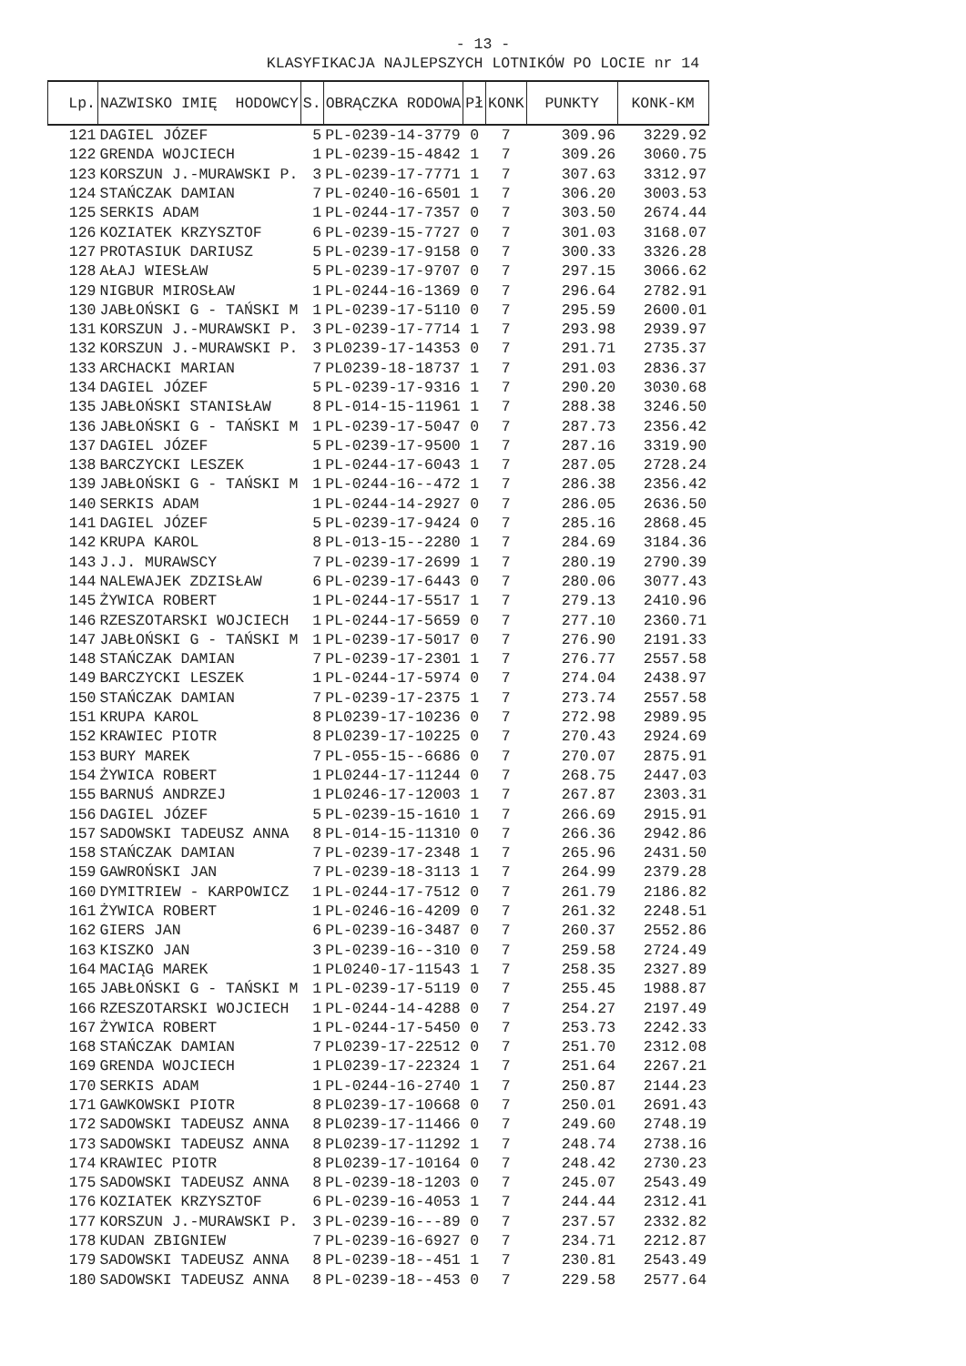- 13 -
KLASYFIKACJA NAJLEPSZYCH LOTNIKÓW PO LOCIE nr 14
| Lp. | NAZWISKO IMIĘ HODOWCY | S. | OBRĄCZKA RODOWA | Pł | KONK | PUNKTY | KONK-KM |
| --- | --- | --- | --- | --- | --- | --- | --- |
| 121 | DAGIEL JÓZEF | 5 | PL-0239-14-3779 | 0 | 7 | 309.96 | 3229.92 |
| 122 | GRENDA WOJCIECH | 1 | PL-0239-15-4842 | 1 | 7 | 309.26 | 3060.75 |
| 123 | KORSZUN J.-MURAWSKI P. | 3 | PL-0239-17-7771 | 1 | 7 | 307.63 | 3312.97 |
| 124 | STAŃCZAK DAMIAN | 7 | PL-0240-16-6501 | 1 | 7 | 306.20 | 3003.53 |
| 125 | SERKIS ADAM | 1 | PL-0244-17-7357 | 0 | 7 | 303.50 | 2674.44 |
| 126 | KOZIATEK KRZYSZTOF | 6 | PL-0239-15-7727 | 0 | 7 | 301.03 | 3168.07 |
| 127 | PROTASIUK DARIUSZ | 5 | PL-0239-17-9158 | 0 | 7 | 300.33 | 3326.28 |
| 128 | AŁAJ WIESŁAW | 5 | PL-0239-17-9707 | 0 | 7 | 297.15 | 3066.62 |
| 129 | NIGBUR MIROSŁAW | 1 | PL-0244-16-1369 | 0 | 7 | 296.64 | 2782.91 |
| 130 | JABŁOŃSKI G - TAŃSKI M | 1 | PL-0239-17-5110 | 0 | 7 | 295.59 | 2600.01 |
| 131 | KORSZUN J.-MURAWSKI P. | 3 | PL-0239-17-7714 | 1 | 7 | 293.98 | 2939.97 |
| 132 | KORSZUN J.-MURAWSKI P. | 3 | PL0239-17-14353 | 0 | 7 | 291.71 | 2735.37 |
| 133 | ARCHACKI MARIAN | 7 | PL0239-18-18737 | 1 | 7 | 291.03 | 2836.37 |
| 134 | DAGIEL JÓZEF | 5 | PL-0239-17-9316 | 1 | 7 | 290.20 | 3030.68 |
| 135 | JABŁOŃSKI STANISŁAW | 8 | PL-014-15-11961 | 1 | 7 | 288.38 | 3246.50 |
| 136 | JABŁOŃSKI G - TAŃSKI M | 1 | PL-0239-17-5047 | 0 | 7 | 287.73 | 2356.42 |
| 137 | DAGIEL JÓZEF | 5 | PL-0239-17-9500 | 1 | 7 | 287.16 | 3319.90 |
| 138 | BARCZYCKI LESZEK | 1 | PL-0244-17-6043 | 1 | 7 | 287.05 | 2728.24 |
| 139 | JABŁOŃSKI G - TAŃSKI M | 1 | PL-0244-16--472 | 1 | 7 | 286.38 | 2356.42 |
| 140 | SERKIS ADAM | 1 | PL-0244-14-2927 | 0 | 7 | 286.05 | 2636.50 |
| 141 | DAGIEL JÓZEF | 5 | PL-0239-17-9424 | 0 | 7 | 285.16 | 2868.45 |
| 142 | KRUPA KAROL | 8 | PL-013-15--2280 | 1 | 7 | 284.69 | 3184.36 |
| 143 | J.J. MURAWSCY | 7 | PL-0239-17-2699 | 1 | 7 | 280.19 | 2790.39 |
| 144 | NALEWAJEK ZDZISŁAW | 6 | PL-0239-17-6443 | 0 | 7 | 280.06 | 3077.43 |
| 145 | ŻYWICA ROBERT | 1 | PL-0244-17-5517 | 1 | 7 | 279.13 | 2410.96 |
| 146 | RZESZOTARSKI WOJCIECH | 1 | PL-0244-17-5659 | 0 | 7 | 277.10 | 2360.71 |
| 147 | JABŁOŃSKI G - TAŃSKI M | 1 | PL-0239-17-5017 | 0 | 7 | 276.90 | 2191.33 |
| 148 | STAŃCZAK DAMIAN | 7 | PL-0239-17-2301 | 1 | 7 | 276.77 | 2557.58 |
| 149 | BARCZYCKI LESZEK | 1 | PL-0244-17-5974 | 0 | 7 | 274.04 | 2438.97 |
| 150 | STAŃCZAK DAMIAN | 7 | PL-0239-17-2375 | 1 | 7 | 273.74 | 2557.58 |
| 151 | KRUPA KAROL | 8 | PL0239-17-10236 | 0 | 7 | 272.98 | 2989.95 |
| 152 | KRAWIEC PIOTR | 8 | PL0239-17-10225 | 0 | 7 | 270.43 | 2924.69 |
| 153 | BURY MAREK | 7 | PL-055-15--6686 | 0 | 7 | 270.07 | 2875.91 |
| 154 | ŻYWICA ROBERT | 1 | PL0244-17-11244 | 0 | 7 | 268.75 | 2447.03 |
| 155 | BARNUŚ ANDRZEJ | 1 | PL0246-17-12003 | 1 | 7 | 267.87 | 2303.31 |
| 156 | DAGIEL JÓZEF | 5 | PL-0239-15-1610 | 1 | 7 | 266.69 | 2915.91 |
| 157 | SADOWSKI TADEUSZ ANNA | 8 | PL-014-15-11310 | 0 | 7 | 266.36 | 2942.86 |
| 158 | STAŃCZAK DAMIAN | 7 | PL-0239-17-2348 | 1 | 7 | 265.96 | 2431.50 |
| 159 | GAWROŃSKI JAN | 7 | PL-0239-18-3113 | 1 | 7 | 264.99 | 2379.28 |
| 160 | DYMITRIEW - KARPOWICZ | 1 | PL-0244-17-7512 | 0 | 7 | 261.79 | 2186.82 |
| 161 | ŻYWICA ROBERT | 1 | PL-0246-16-4209 | 0 | 7 | 261.32 | 2248.51 |
| 162 | GIERS JAN | 6 | PL-0239-16-3487 | 0 | 7 | 260.37 | 2552.86 |
| 163 | KISZKO JAN | 3 | PL-0239-16--310 | 0 | 7 | 259.58 | 2724.49 |
| 164 | MACIĄG MAREK | 1 | PL0240-17-11543 | 1 | 7 | 258.35 | 2327.89 |
| 165 | JABŁOŃSKI G - TAŃSKI M | 1 | PL-0239-17-5119 | 0 | 7 | 255.45 | 1988.87 |
| 166 | RZESZOTARSKI WOJCIECH | 1 | PL-0244-14-4288 | 0 | 7 | 254.27 | 2197.49 |
| 167 | ŻYWICA ROBERT | 1 | PL-0244-17-5450 | 0 | 7 | 253.73 | 2242.33 |
| 168 | STAŃCZAK DAMIAN | 7 | PL0239-17-22512 | 0 | 7 | 251.70 | 2312.08 |
| 169 | GRENDA WOJCIECH | 1 | PL0239-17-22324 | 1 | 7 | 251.64 | 2267.21 |
| 170 | SERKIS ADAM | 1 | PL-0244-16-2740 | 1 | 7 | 250.87 | 2144.23 |
| 171 | GAWKOWSKI PIOTR | 8 | PL0239-17-10668 | 0 | 7 | 250.01 | 2691.43 |
| 172 | SADOWSKI TADEUSZ ANNA | 8 | PL0239-17-11466 | 0 | 7 | 249.60 | 2748.19 |
| 173 | SADOWSKI TADEUSZ ANNA | 8 | PL0239-17-11292 | 1 | 7 | 248.74 | 2738.16 |
| 174 | KRAWIEC PIOTR | 8 | PL0239-17-10164 | 0 | 7 | 248.42 | 2730.23 |
| 175 | SADOWSKI TADEUSZ ANNA | 8 | PL-0239-18-1203 | 0 | 7 | 245.07 | 2543.49 |
| 176 | KOZIATEK KRZYSZTOF | 6 | PL-0239-16-4053 | 1 | 7 | 244.44 | 2312.41 |
| 177 | KORSZUN J.-MURAWSKI P. | 3 | PL-0239-16---89 | 0 | 7 | 237.57 | 2332.82 |
| 178 | KUDAN ZBIGNIEW | 7 | PL-0239-16-6927 | 0 | 7 | 234.71 | 2212.87 |
| 179 | SADOWSKI TADEUSZ ANNA | 8 | PL-0239-18--451 | 1 | 7 | 230.81 | 2543.49 |
| 180 | SADOWSKI TADEUSZ ANNA | 8 | PL-0239-18--453 | 0 | 7 | 229.58 | 2577.64 |